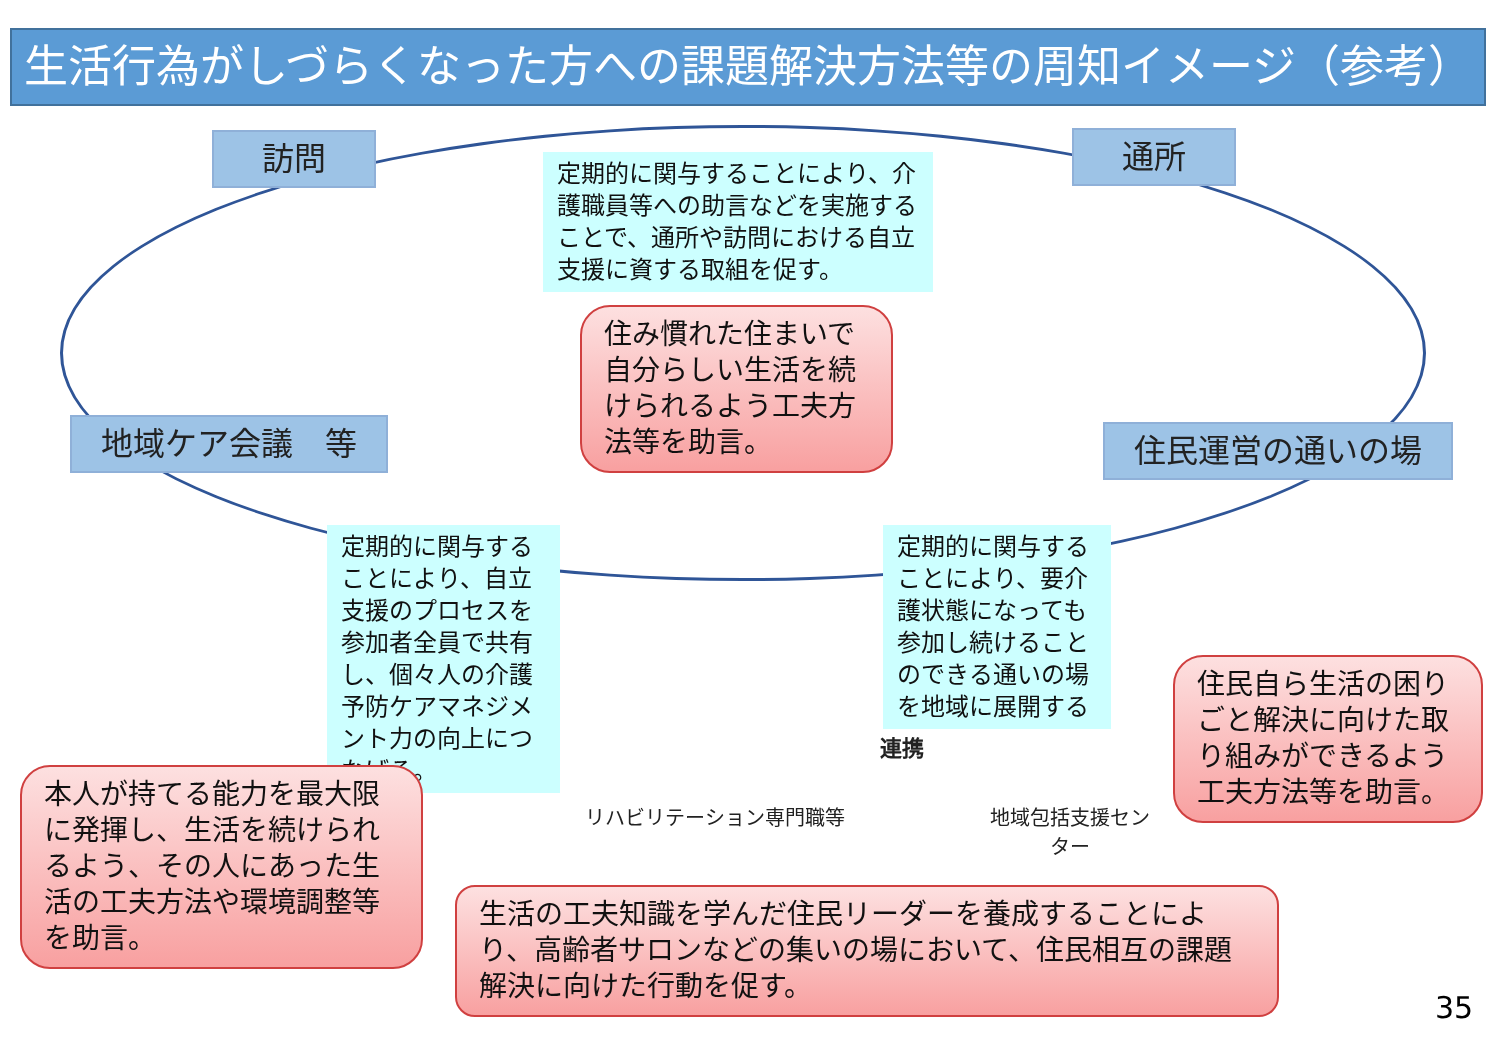生活行為がしづらくなった方への課題解決方法等の周知イメージ（参考）
訪問 通所
地域ケア会議　等 住民運営の通いの場
定期的に関与することにより、介護職員等への助言などを実施することで、通所や訪問における自立支援に資する取組を促す。
住み慣れた住まいで自分らしい生活を続けられるよう工夫方法等を助言。
定期的に関与することにより、自立支援のプロセスを参加者全員で共有し、個々人の介護予防ケアマネジメント力の向上につなげる。
定期的に関与することにより、要介護状態になっても参加し続けることのできる通いの場を地域に展開する
連携
リハビリテーション専門職等
地域包括支援センター
住民自ら生活の困りごと解決に向けた取り組みができるよう工夫方法等を助言。
本人が持てる能力を最大限に発揮し、生活を続けられるよう、その人にあった生活の工夫方法や環境調整等を助言。
生活の工夫知識を学んだ住民リーダーを養成することにより、高齢者サロンなどの集いの場において、住民相互の課題解決に向けた行動を促す。
35